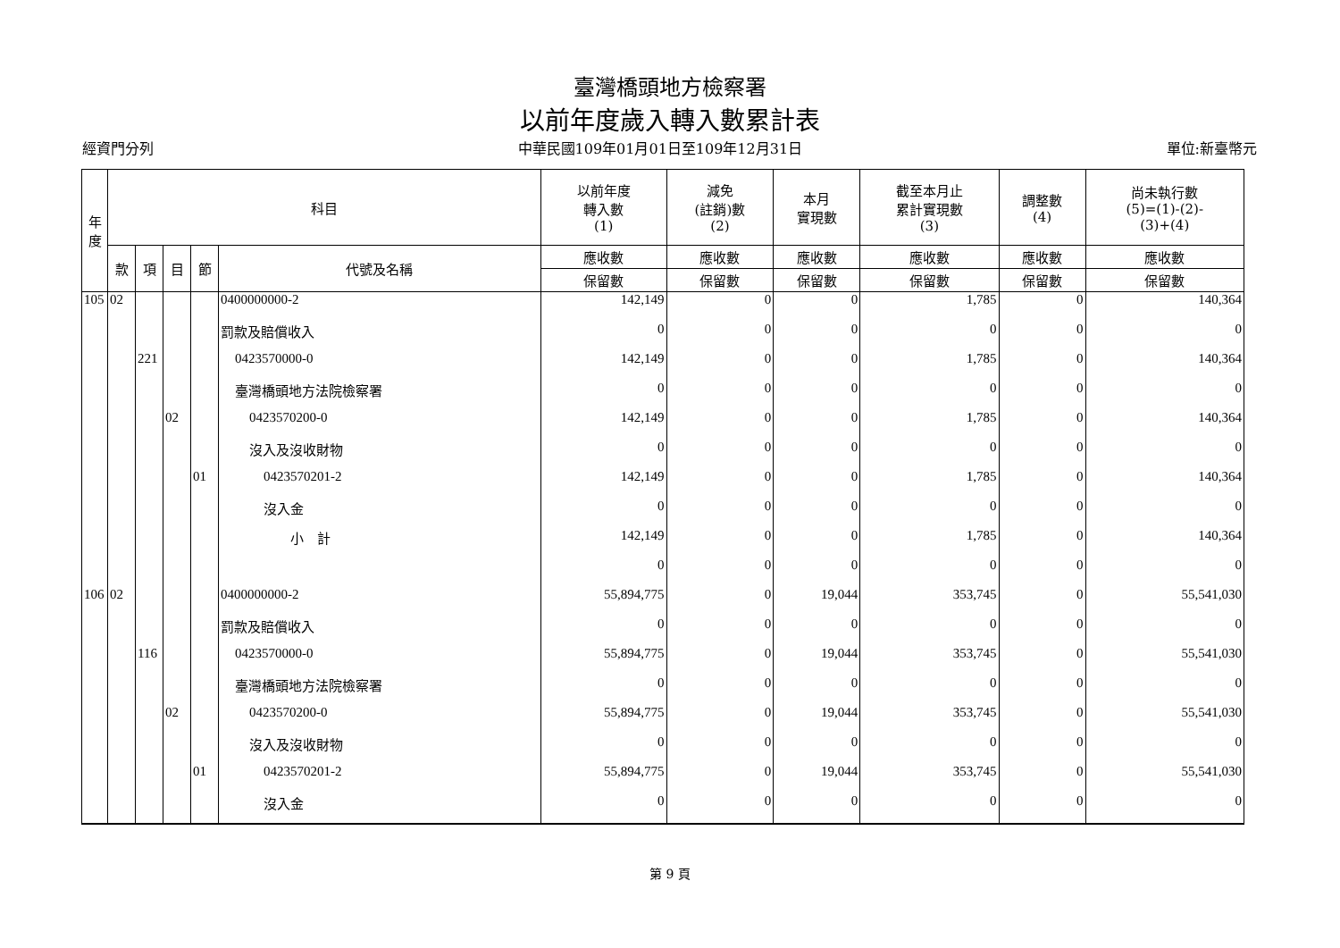臺灣橋頭地方檢察署
以前年度歲入轉入數累計表
經資門分列 中華民國109年01月01日至109年12月31日 單位:新臺幣元
| 年 度 | 科目 | | | | | 以前年度 轉入數 (1) | 減免 (註銷)數 (2) | 本月 實現數 | 截至本月止 累計實現數 (3) | 調整數 (4) | 尚未執行數 (5)=(1)-(2)- (3)+(4) |
| --- | --- | --- | --- | --- | --- | --- | --- | --- | --- | --- | --- |
| | 款 | 項 | 目 | 節 | 代號及名稱 | 應收數 | 應收數 | 應收數 | 應收數 | 應收數 | 應收數 |
| | | | | | | 保留數 | 保留數 | 保留數 | 保留數 | 保留數 | 保留數 |
| 105 | 02 | | | | 0400000000-2 | 142,149 | 0 | 0 | 1,785 | 0 | 140,364 |
| | | | | | 罰款及賠償收入 | 0 | 0 | 0 | 0 | 0 | 0 |
| | | 221 | | | 0423570000-0 | 142,149 | 0 | 0 | 1,785 | 0 | 140,364 |
| | | | | | 臺灣橋頭地方法院檢察署 | 0 | 0 | 0 | 0 | 0 | 0 |
| | | | 02 | | 0423570200-0 | 142,149 | 0 | 0 | 1,785 | 0 | 140,364 |
| | | | | | 沒入及沒收財物 | 0 | 0 | 0 | 0 | 0 | 0 |
| | | | | 01 | 0423570201-2 | 142,149 | 0 | 0 | 1,785 | 0 | 140,364 |
| | | | | | 沒入金 | 0 | 0 | 0 | 0 | 0 | 0 |
| | | | | | 小 計 | 142,149 | 0 | 0 | 1,785 | 0 | 140,364 |
| | | | | | | 0 | 0 | 0 | 0 | 0 | 0 |
| 106 | 02 | | | | 0400000000-2 | 55,894,775 | 0 | 19,044 | 353,745 | 0 | 55,541,030 |
| | | | | | 罰款及賠償收入 | 0 | 0 | 0 | 0 | 0 | 0 |
| | | 116 | | | 0423570000-0 | 55,894,775 | 0 | 19,044 | 353,745 | 0 | 55,541,030 |
| | | | | | 臺灣橋頭地方法院檢察署 | 0 | 0 | 0 | 0 | 0 | 0 |
| | | | 02 | | 0423570200-0 | 55,894,775 | 0 | 19,044 | 353,745 | 0 | 55,541,030 |
| | | | | | 沒入及沒收財物 | 0 | 0 | 0 | 0 | 0 | 0 |
| | | | | 01 | 0423570201-2 | 55,894,775 | 0 | 19,044 | 353,745 | 0 | 55,541,030 |
| | | | | | 沒入金 | 0 | 0 | 0 | 0 | 0 | 0 |
第 9 頁